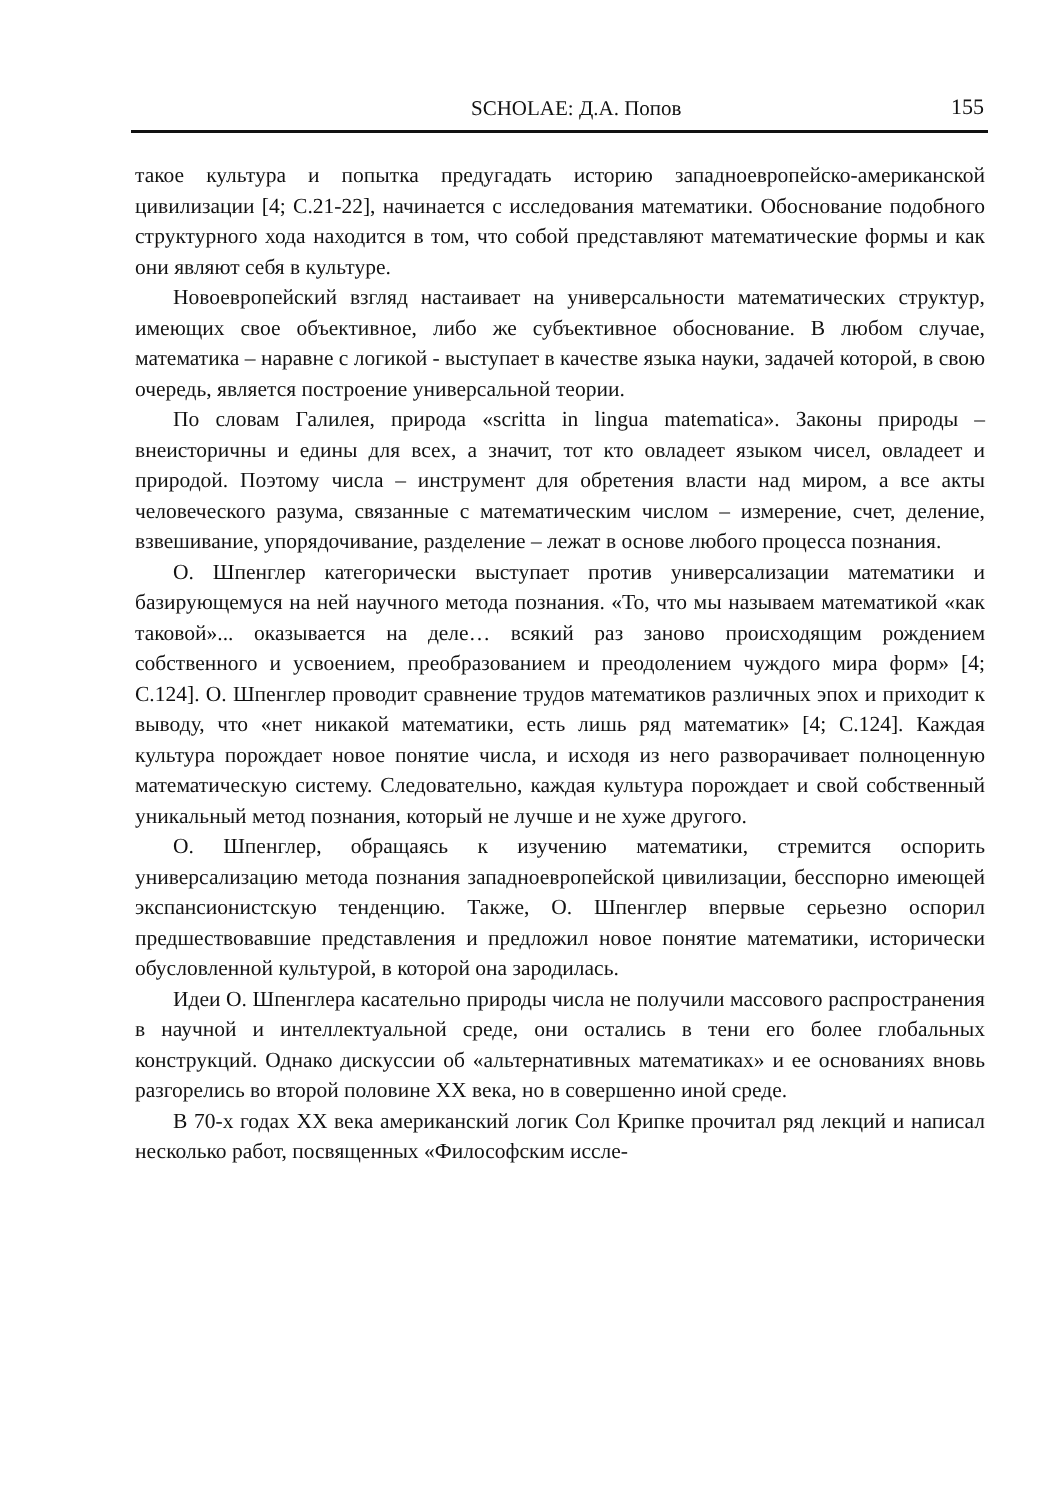SCHOLAE: Д.А. Попов 155
такое культура и попытка предугадать историю западноевропейско-американской цивилизации [4; С.21-22], начинается с исследования математики. Обоснование подобного структурного хода находится в том, что собой представляют математические формы и как они являют себя в культуре.
Новоевропейский взгляд настаивает на универсальности математических структур, имеющих свое объективное, либо же субъективное обоснование. В любом случае, математика – наравне с логикой - выступает в качестве языка науки, задачей которой, в свою очередь, является построение универсальной теории.
По словам Галилея, природа «scritta in lingua matematica». Законы природы – внеисторичны и едины для всех, а значит, тот кто овладеет языком чисел, овладеет и природой. Поэтому числа – инструмент для обретения власти над миром, а все акты человеческого разума, связанные с математическим числом – измерение, счет, деление, взвешивание, упорядочивание, разделение – лежат в основе любого процесса познания.
О. Шпенглер категорически выступает против универсализации математики и базирующемуся на ней научного метода познания. «То, что мы называем математикой «как таковой»... оказывается на деле… всякий раз заново происходящим рождением собственного и усвоением, преобразованием и преодолением чуждого мира форм» [4; С.124]. О. Шпенглер проводит сравнение трудов математиков различных эпох и приходит к выводу, что «нет никакой математики, есть лишь ряд математик» [4; С.124]. Каждая культура порождает новое понятие числа, и исходя из него разворачивает полноценную математическую систему. Следовательно, каждая культура порождает и свой собственный уникальный метод познания, который не лучше и не хуже другого.
О. Шпенглер, обращаясь к изучению математики, стремится оспорить универсализацию метода познания западноевропейской цивилизации, бесспорно имеющей экспансионистскую тенденцию. Также, О. Шпенглер впервые серьезно оспорил предшествовавшие представления и предложил новое понятие математики, исторически обусловленной культурой, в которой она зародилась.
Идеи О. Шпенглера касательно природы числа не получили массового распространения в научной и интеллектуальной среде, они остались в тени его более глобальных конструкций. Однако дискуссии об «альтернативных математиках» и ее основаниях вновь разгорелись во второй половине XX века, но в совершенно иной среде.
В 70-х годах XX века американский логик Сол Крипке прочитал ряд лекций и написал несколько работ, посвященных «Философским иссле-